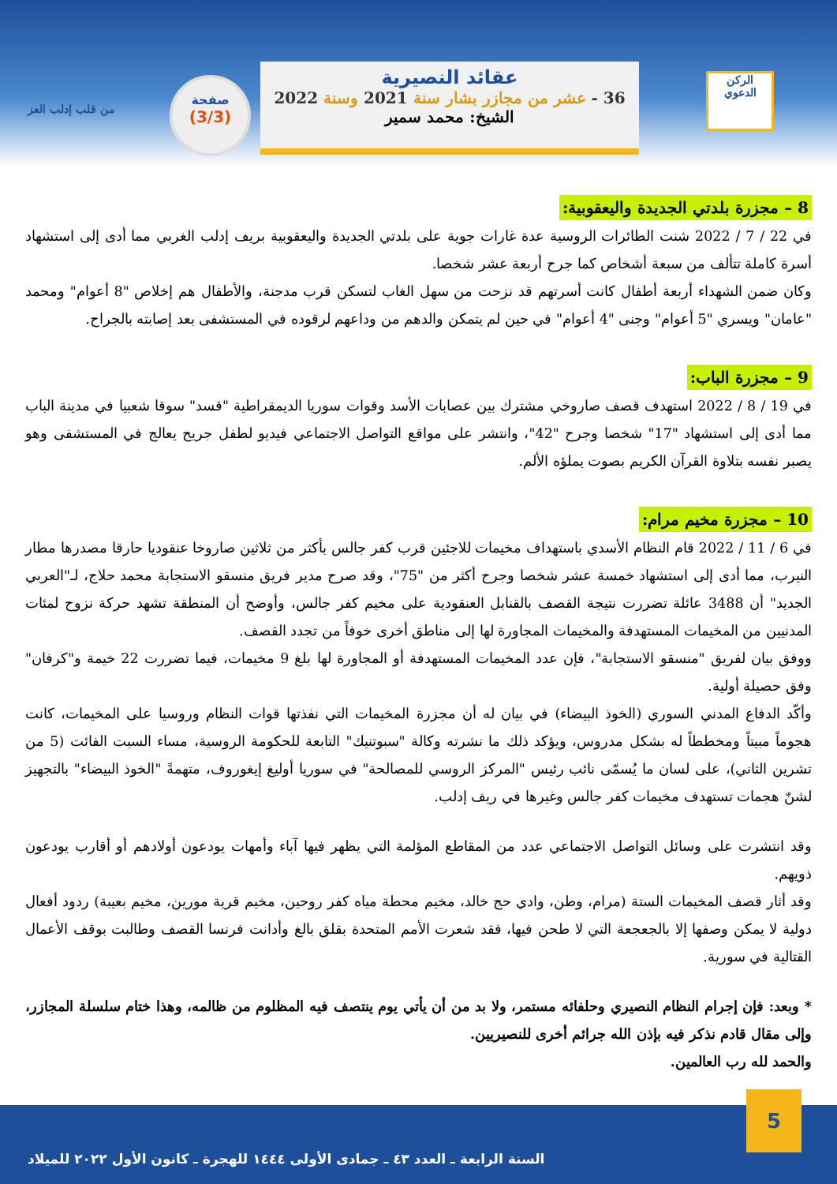الركن
الدعوي
عقائد النصيرية
36 - عشر من مجازر بشار سنة 2021 وسنة 2022
الشيخ: محمد سمير
صفحة
(3/3)
من قلب إدلب العز
8 – مجزرة بلدتي الجديدة واليعقوبية:
في 22 / 7 / 2022 شنت الطائرات الروسية عدة غارات جوية على بلدتي الجديدة واليعقوبية بريف إدلب الغربي مما أدى إلى استشهاد أسرة كاملة تتألف من سبعة أشخاص كما جرح أربعة عشر شخصا.
وكان ضمن الشهداء أربعة أطفال كانت أسرتهم قد نزحت من سهل الغاب لتسكن قرب مدجنة، والأطفال هم إخلاص "8 أعوام" ومحمد "عامان" ويسري "5 أعوام" وجنى "4 أعوام" في حين لم يتمكن والدهم من وداعهم لرقوده في المستشفى بعد إصابته بالجراح.
9 – مجزرة الباب:
في 19 / 8 / 2022 استهدف قصف صاروخي مشترك بين عصابات الأسد وقوات سوريا الديمقراطية "قسد" سوقا شعبيا في مدينة الباب مما أدى إلى استشهاد "17" شخصا وجرح "42"، وانتشر على مواقع التواصل الاجتماعي فيديو لطفل جريح يعالج في المستشفى وهو يصبر نفسه بتلاوة القرآن الكريم بصوت يملؤه الألم.
10 – مجزرة مخيم مرام:
في 6 / 11 / 2022 قام النظام الأسدي باستهداف مخيمات للاجئين قرب كفر جالس بأكثر من ثلاثين صاروخا عنقوديا حارقا مصدرها مطار النيرب، مما أدى إلى استشهاد خمسة عشر شخصا وجرح أكثر من "75"، وقد صرح مدير فريق منسقو الاستجابة محمد حلاج، لـ"العربي الجديد" أن 3488 عائلة تضررت نتيجة القصف بالقنابل العنقودية على مخيم كفر جالس، وأوضح أن المنطقة تشهد حركة نزوح لمئات المدنيين من المخيمات المستهدفة والمخيمات المجاورة لها إلى مناطق أخرى خوفاً من تجدد القصف.
ووفق بيان لفريق "منسقو الاستجابة"، فإن عدد المخيمات المستهدفة أو المجاورة لها بلغ 9 مخيمات، فيما تضررت 22 خيمة و"كرفان" وفق حصيلة أولية.
وأكّد الدفاع المدني السوري (الخوذ البيضاء) في بيان له أن مجزرة المخيمات التي نفذتها قوات النظام وروسيا على المخيمات، كانت هجوماً مبيتاً ومخططاً له بشكل مدروس، ويؤكد ذلك ما نشرته وكالة "سبوتنيك" التابعة للحكومة الروسية، مساء السبت الفائت (5 من تشرين الثاني)، على لسان ما يُسمّى نائب رئيس "المركز الروسي للمصالحة" في سوريا أوليغ إيغوروف، متهمةً "الخوذ البيضاء" بالتجهيز لشنّ هجمات تستهدف مخيمات كفر جالس وغيرها في ريف إدلب.
وقد انتشرت على وسائل التواصل الاجتماعي عدد من المقاطع المؤلمة التي يظهر فيها آباء وأمهات يودعون أولادهم أو أقارب يودعون ذويهم.
وقد أثار قصف المخيمات الستة (مرام، وطن، وادي حج خالد، مخيم محطة مياه كفر روحين، مخيم قرية مورين، مخيم بعيبة) ردود أفعال دولية لا يمكن وصفها إلا بالجعجعة التي لا طحن فيها، فقد شعرت الأمم المتحدة بقلق بالغ وأدانت فرنسا القصف وطالبت بوقف الأعمال القتالية في سورية.
* وبعد: فإن إجرام النظام النصيري وحلفائه مستمر، ولا بد من أن يأتي يوم ينتصف فيه المظلوم من ظالمه، وهذا ختام سلسلة المجازر، وإلى مقال قادم نذكر فيه بإذن الله جرائم أخرى للنصيريين.
والحمد لله رب العالمين.
5
السنة الرابعة ـ العدد ٤٣ ـ جمادى الأولى ١٤٤٤ للهجرة ـ كانون الأول ٢٠٢٢ للميلاد